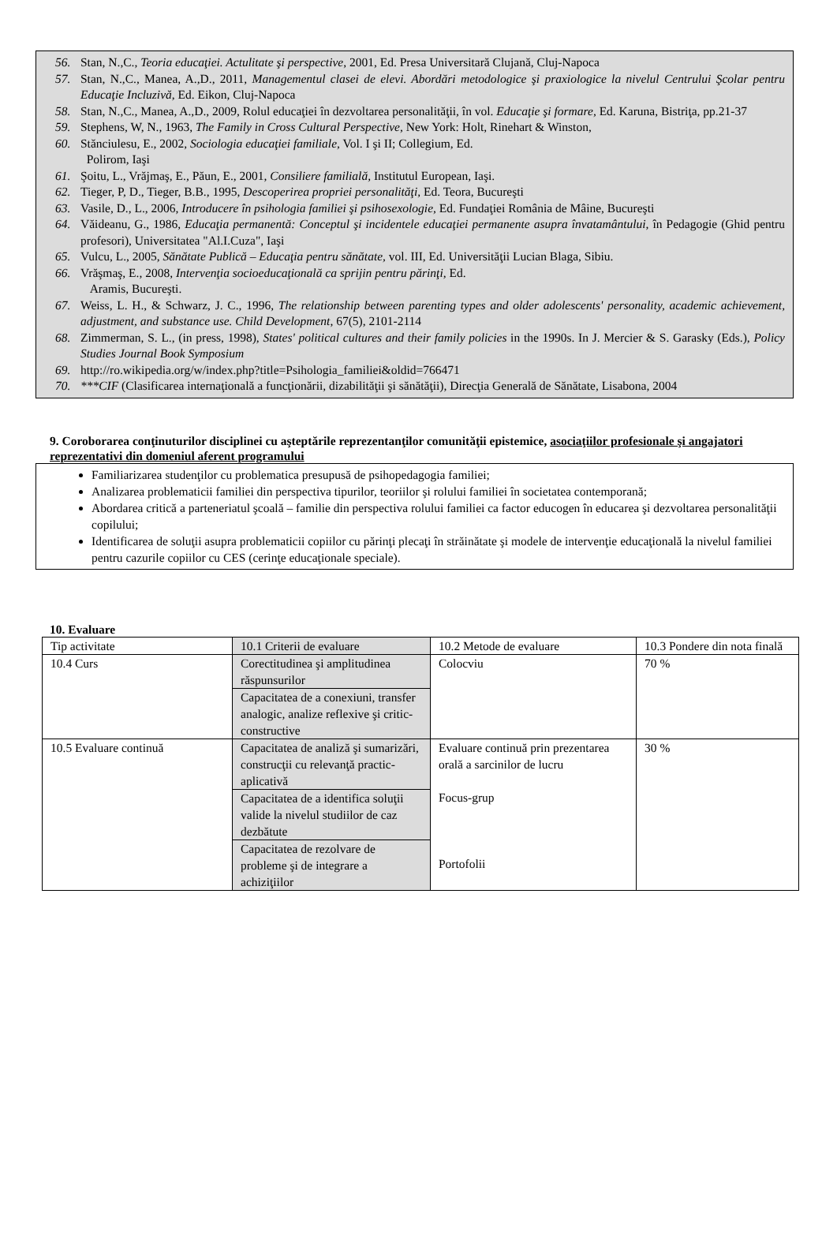56. Stan, N.,C., Teoria educaţiei. Actulitate şi perspective, 2001, Ed. Presa Universitară Clujană, Cluj-Napoca
57. Stan, N.,C., Manea, A.,D., 2011, Managementul clasei de elevi. Abordări metodologice şi praxiologice la nivelul Centrului Şcolar pentru Educaţie Incluzivă, Ed. Eikon, Cluj-Napoca
58. Stan, N.,C., Manea, A.,D., 2009, Rolul educaţiei în dezvoltarea personalităţii, în vol. Educaţie şi formare, Ed. Karuna, Bistriţa, pp.21-37
59. Stephens, W, N., 1963, The Family in Cross Cultural Perspective, New York: Holt, Rinehart & Winston,
60. Stănciulesu, E., 2002, Sociologia educaţiei familiale, Vol. I şi II; Collegium, Ed.
Polirom, Iaşi
61. Şoitu, L., Vrăjmaş, E., Păun, E., 2001, Consiliere familială, Institutul European, Iaşi.
62. Tieger, P, D., Tieger, B.B., 1995, Descoperirea propriei personalităţi, Ed. Teora, Bucureşti
63. Vasile, D., L., 2006, Introducere în psihologia familiei şi psihosexologie, Ed. Fundaţiei România de Mâine, Bucureşti
64. Văideanu, G., 1986, Educaţia permanentă: Conceptul şi incidentele educaţiei permanente asupra învatamântului, în Pedagogie (Ghid pentru profesori), Universitatea "Al.I.Cuza", Iaşi
65. Vulcu, L., 2005, Sănătate Publică – Educaţia pentru sănătate, vol. III, Ed. Universităţii Lucian Blaga, Sibiu.
66. Vrăşmaş, E., 2008, Intervenţia socioeducaţională ca sprijin pentru părinţi, Ed.
Aramis, Bucureşti.
67. Weiss, L. H., & Schwarz, J. C., 1996, The relationship between parenting types and older adolescents' personality, academic achievement, adjustment, and substance use. Child Development, 67(5), 2101-2114
68. Zimmerman, S. L., (in press, 1998), States' political cultures and their family policies in the 1990s. In J. Mercier & S. Garasky (Eds.), Policy Studies Journal Book Symposium
69. http://ro.wikipedia.org/w/index.php?title=Psihologia_familiei&oldid=766471
70. ***CIF (Clasificarea internaţională a funcţionării, dizabilităţii şi sănătăţii), Direcţia Generală de Sănătate, Lisabona, 2004
9. Coroborarea conţinuturilor disciplinei cu aşteptările reprezentanţilor comunităţii epistemice, asociaţiilor profesionale şi angajatori reprezentativi din domeniul aferent programului
Familiarizarea studenţilor cu problematica presupusă de psihopedagogia familiei;
Analizarea problematicii familiei din perspectiva tipurilor, teoriilor şi rolului familiei în societatea contemporană;
Abordarea critică a parteneriatul şcoală – familie din perspectiva rolului familiei ca factor educogen în educarea şi dezvoltarea personalităţii copilului;
Identificarea de soluţii asupra problematicii copiilor cu părinţi plecaţi în străinătate şi modele de intervenţie educaţională la nivelul familiei pentru cazurile copiilor cu CES (cerinţe educaţionale speciale).
10. Evaluare
| Tip activitate | 10.1 Criterii de evaluare | 10.2 Metode de evaluare | 10.3 Pondere din nota finală |
| 10.4 Curs | Corectitudinea şi amplitudinea răspunsurilor | Colocviu | 70 % |
| | Capacitatea de a conexiuni, transfer analogic, analize reflexive şi critic-constructive | | |
| 10.5 Evaluare continuă | Capacitatea de analiză şi sumarizări, construcţii cu relevanţă practic-aplicativă | Evaluare continuă prin prezentarea orală a sarcinilor de lucru Focus-grup Portofolii | 30 % |
| | Capacitatea de a identifica soluţii valide la nivelul studiilor de caz dezbătute | | |
| | Capacitatea de rezolvare de probleme şi de integrare a achiziţiilor | | |